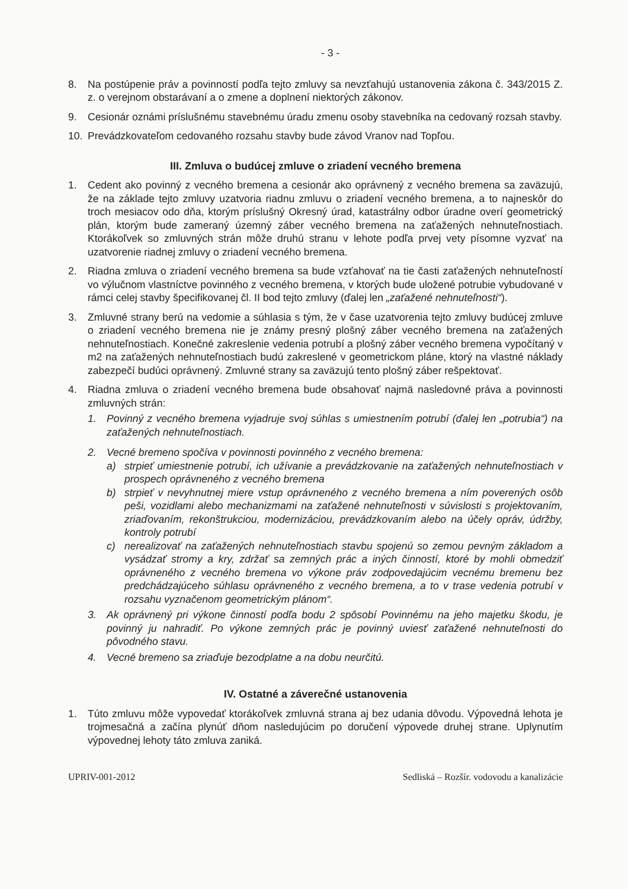- 3 -
8. Na postúpenie práv a povinností podľa tejto zmluvy sa nevzťahujú ustanovenia zákona č. 343/2015 Z. z. o verejnom obstarávaní a o zmene a doplnení niektorých zákonov.
9. Cesionár oznámi príslušnému stavebnému úradu zmenu osoby stavebníka na cedovaný rozsah stavby.
10. Prevádzkovateľom cedovaného rozsahu stavby bude závod Vranov nad Topľou.
III. Zmluva o budúcej zmluve o zriadení vecného bremena
1. Cedent ako povinný z vecného bremena a cesionár ako oprávnený z vecného bremena sa zaväzujú, že na základe tejto zmluvy uzatvoria riadnu zmluvu o zriadení vecného bremena, a to najneskôr do troch mesiacov odo dňa, ktorým príslušný Okresný úrad, katastrálny odbor úradne overí geometrický plán, ktorým bude zameraný územný záber vecného bremena na zaťažených nehnuteľnostiach. Ktorákoľvek so zmluvných strán môže druhú stranu v lehote podľa prvej vety písomne vyzvať na uzatvorenie riadnej zmluvy o zriadení vecného bremena.
2. Riadna zmluva o zriadení vecného bremena sa bude vzťahovať na tie časti zaťažených nehnuteľností vo výlučnom vlastníctve povinného z vecného bremena, v ktorých bude uložené potrubie vybudované v rámci celej stavby špecifikovanej čl. II bod tejto zmluvy (ďalej len „zaťažené nehnuteľnosti“).
3. Zmluvné strany berú na vedomie a súhlasia s tým, že v čase uzatvorenia tejto zmluvy budúcej zmluve o zriadení vecného bremena nie je známy presný plošný záber vecného bremena na zaťažených nehnuteľnostiach. Konečné zakreslenie vedenia potrubí a plošný záber vecného bremena vypočítaný v m2 na zaťažených nehnuteľnostiach budú zakreslené v geometrickom pláne, ktorý na vlastné náklady zabezpečí budúci oprávnený. Zmluvné strany sa zaväzujú tento plošný záber rešpektovať.
4. Riadna zmluva o zriadení vecného bremena bude obsahovať najmä nasledovné práva a povinnosti zmluvných strán:
1. Povinný z vecného bremena vyjadruje svoj súhlas s umiestnením potrubí (ďalej len „potrubia“) na zaťažených nehnuteľnostiach.
2. Vecné bremeno spočíva v povinnosti povinného z vecného bremena:
a) strpieť umiestnenie potrubí, ich užívanie a prevádzkovanie na zaťažených nehnuteľnostiach v prospech oprávneného z vecného bremena
b) strpieť v nevyhnutnej miere vstup oprávneného z vecného bremena a ním poverených osôb peši, vozidlami alebo mechanizmami na zaťažené nehnuteľnosti v súvislosti s projektovaním, zriaďovaním, rekonštrukciou, modernizáciou, prevádzkovaním alebo na účely opráv, údržby, kontroly potrubí
c) nerealizovať na zaťažených nehnuteľnostiach stavbu spojenú so zemou pevným základom a vysádzať stromy a kry, zdržať sa zemných prác a iných činností, ktoré by mohli obmedziť oprávneného z vecného bremena vo výkone práv zodpovedajúcim vecnému bremenu bez predchádzajúceho súhlasu oprávneného z vecného bremena, a to v trase vedenia potrubí v rozsahu vyznačenom geometrickým plánom“.
3. Ak oprávnený pri výkone činností podľa bodu 2 spôsobí Povinnému na jeho majetku škodu, je povinný ju nahradiť. Po výkone zemných prác je povinný uviesť zaťažené nehnuteľnosti do pôvodného stavu.
4. Vecné bremeno sa zriaďuje bezodplatne a na dobu neurčitú.
IV. Ostatné a záverečné ustanovenia
1. Túto zmluvu môže vypovedať ktorákoľvek zmluvná strana aj bez udania dôvodu. Výpovedná lehota je trojmesačná a začína plynúť dňom nasledujúcim po doručení výpovede druhej strane. Uplynutím výpovednej lehoty táto zmluva zaniká.
UPRIV-001-2012 Sedliská – Rozšír. vodovodu a kanalizácie